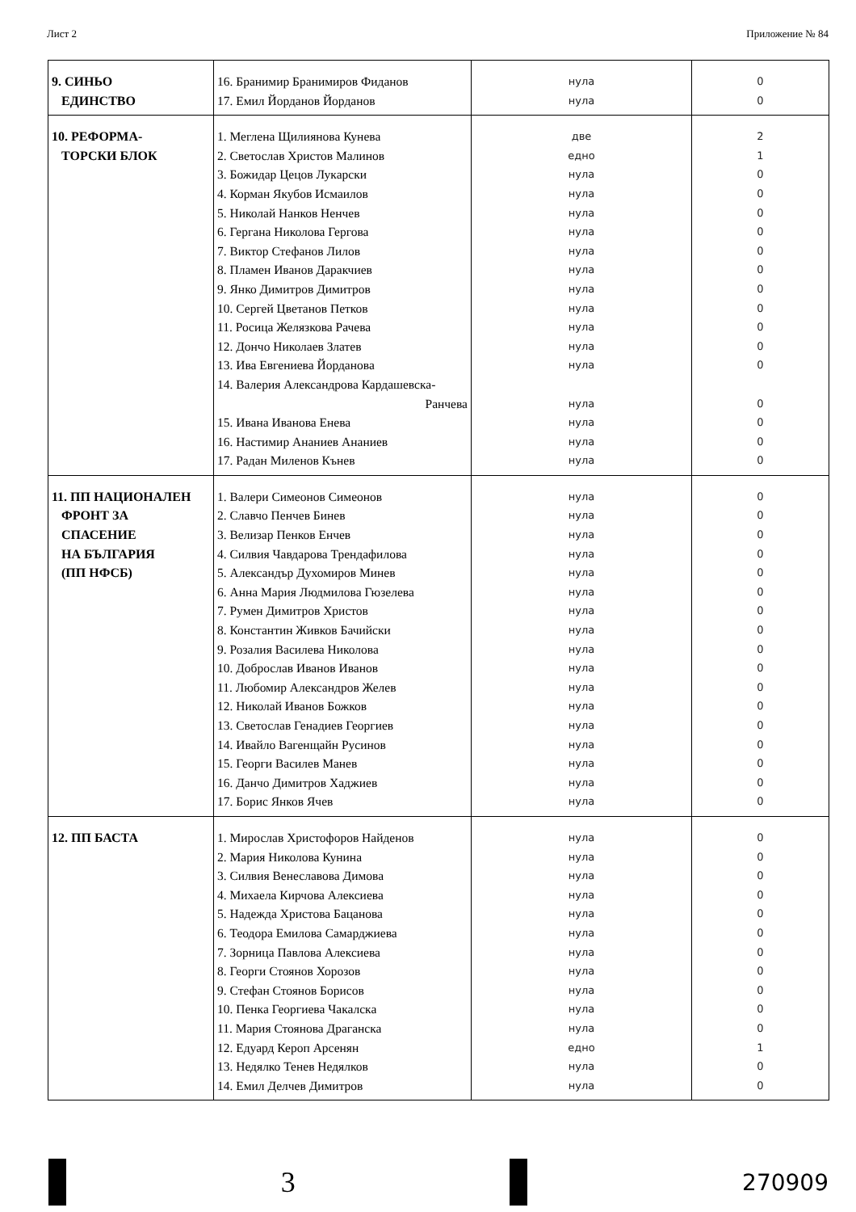Лист 2 Приложение № 84
| 9. СИНЬО ЕДИНСТВО | 16. Бранимир Бранимиров Фиданов 17. Емил Йорданов Йорданов | нула нула | 0 0 |
| 10. РЕФОРМА- ТОРСКИ БЛОК | 1. Меглена Щилиянова Кунева 2. Светослав Христов Малинов 3. Божидар Цецов Лукарски 4. Корман Якубов Исмаилов 5. Николай Нанков Ненчев 6. Гергана Николова Гергова 7. Виктор Стефанов Лилов 8. Пламен Иванов Даракчиев 9. Янко Димитров Димитров 10. Сергей Цветанов Петков 11. Росица Желязкова Рачева 12. Дончо Николаев Златев 13. Ива Евгениева Йорданова 14. Валерия Александрова Кардашевска- Ранчева 15. Ивана Иванова Енева 16. Настимир Ананиев Ананиев 17. Радан Миленов Кънев | две едно нула нула нула нула нула нула нула нула нула нула нула нула нула нула нула | 2 1 0 0 0 0 0 0 0 0 0 0 0 0 0 0 0 |
| 11. ПП НАЦИОНАЛЕН ФРОНТ ЗА СПАСЕНИЕ НА БЪЛГАРИЯ (ПП НФСБ) | 1. Валери Симеонов Симеонов 2. Славчо Пенчев Бинев 3. Велизар Пенков Енчев 4. Силвия Чавдарова Трендафилова 5. Александър Духомиров Минев 6. Анна Мария Людмилова Гюзелева 7. Румен Димитров Христов 8. Константин Живков Бачийски 9. Розалия Василева Николова 10. Доброслав Иванов Иванов 11. Любомир Александров Желев 12. Николай Иванов Божков 13. Светослав Генадиев Георгиев 14. Ивайло Вагенщайн Русинов 15. Георги Василев Манев 16. Данчо Димитров Хаджиев 17. Борис Янков Ячев | нула нула нула нула нула нула нула нула нула нула нула нула нула нула нула нула нула | 0 0 0 0 0 0 0 0 0 0 0 0 0 0 0 0 0 |
| 12. ПП БАСТА | 1. Мирослав Христофоров Найденов 2. Мария Николова Кунина 3. Силвия Венеславова Димова 4. Михаела Кирчова Алексиева 5. Надежда Христова Бацанова 6. Теодора Емилова Самарджиева 7. Зорница Павлова Алексиева 8. Георги Стоянов Хорозов 9. Стефан Стоянов Борисов 10. Пенка Георгиева Чакалска 11. Мария Стоянова Драганска 12. Едуард Кероп Арсенян 13. Недялко Тенев Недялков 14. Емил Делчев Димитров | нула нула нула нула нула нула нула нула нула нула нула едно нула нула | 0 0 0 0 0 0 0 0 0 0 0 1 0 0 |
3
270909